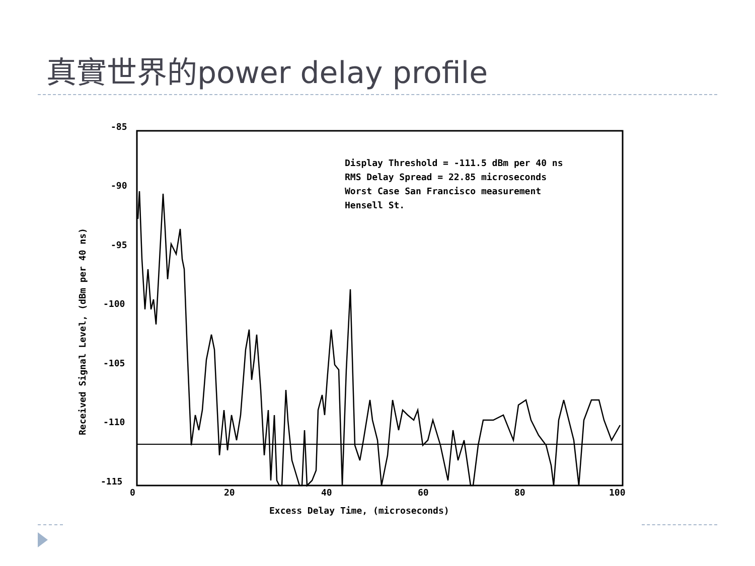真實世界的power delay profile
-85
-90
-95
-100
-105
-110
-115
0
20
40
60
80
100
Excess Delay Time, (microseconds)
Received Signal Level, (dBm per 40 ns)
Display Threshold = -111.5 dBm per 40 ns
RMS Delay Spread = 22.85 microseconds
Worst Case San Francisco measurement
Hensell St.